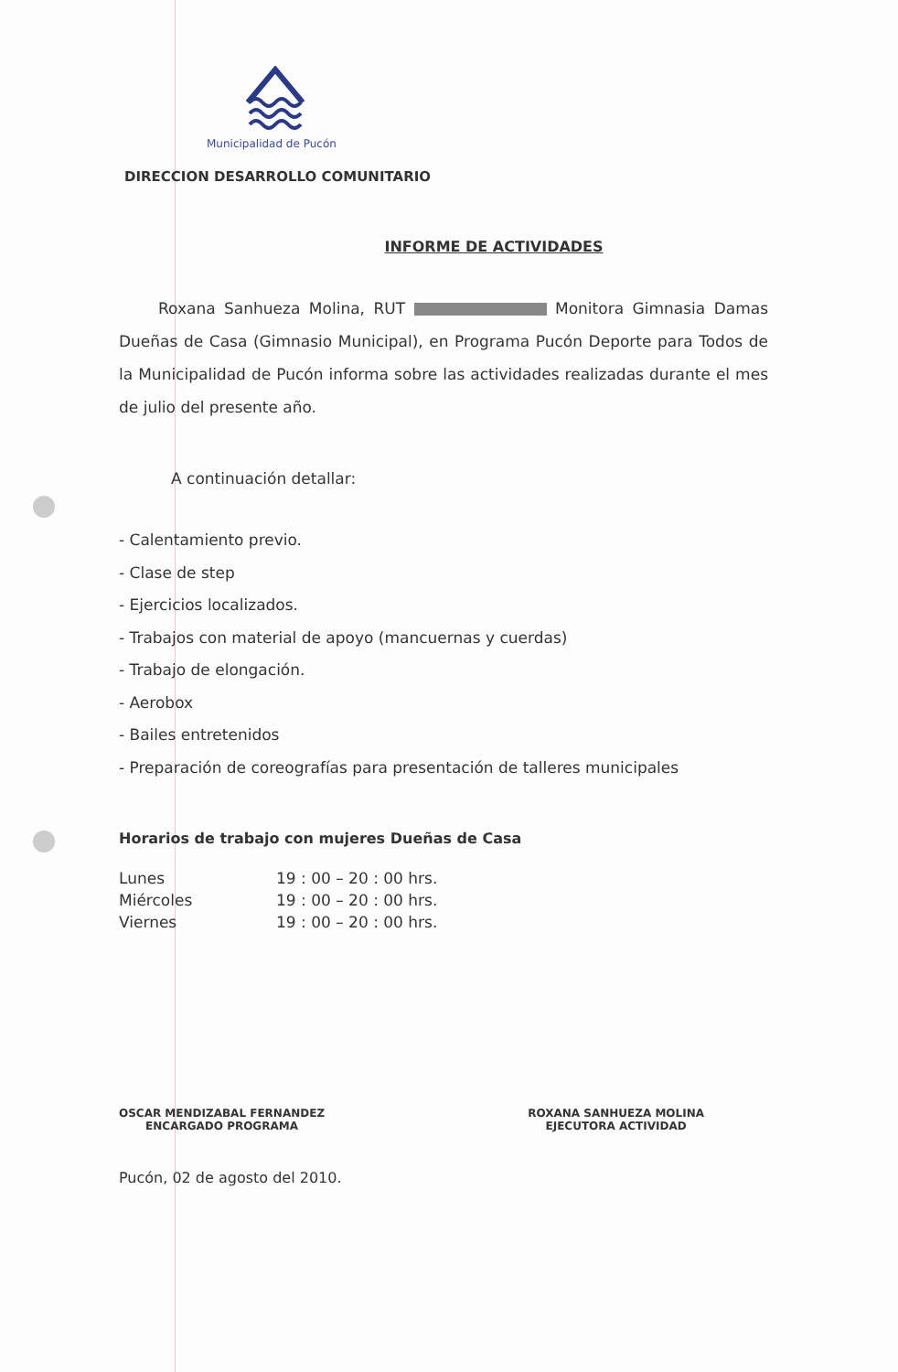Municipalidad de Pucón
DIRECCION DESARROLLO COMUNITARIO
INFORME DE ACTIVIDADES
Roxana Sanhueza Molina, RUT Monitora Gimnasia Damas Dueñas de Casa (Gimnasio Municipal), en Programa Pucón Deporte para Todos de la Municipalidad de Pucón informa sobre las actividades realizadas durante el mes de julio del presente año.
A continuación detallar:
- Calentamiento previo.
- Clase de step
- Ejercicios localizados.
- Trabajos con material de apoyo (mancuernas y cuerdas)
- Trabajo de elongación.
- Aerobox
- Bailes entretenidos
- Preparación de coreografías para presentación de talleres municipales
Horarios de trabajo con mujeres Dueñas de Casa
| Lunes | 19 : 00 – 20 : 00 hrs. |
| Miércoles | 19 : 00 – 20 : 00 hrs. |
| Viernes | 19 : 00 – 20 : 00 hrs. |
OSCAR MENDIZABAL FERNANDEZ
ENCARGADO PROGRAMA
ROXANA SANHUEZA MOLINA
EJECUTORA ACTIVIDAD
Pucón, 02 de agosto del 2010.